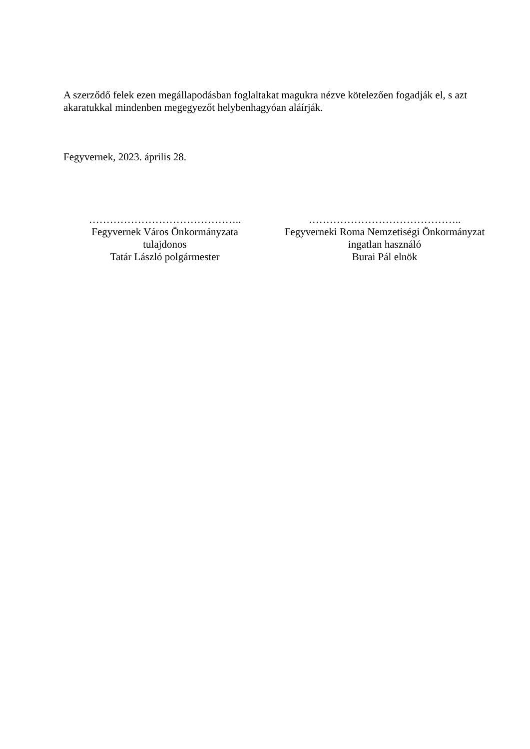A szerződő felek ezen megállapodásban foglaltakat magukra nézve kötelezően fogadják el, s azt akaratukkal mindenben megegyezőt helybenhagyóan aláírják.
Fegyvernek, 2023. április 28.
……………………………………..
Fegyvernek Város Önkormányzata
tulajdonos
Tatár László polgármester
……………………………………..
Fegyverneki Roma Nemzetiségi Önkormányzat
ingatlan használó
Burai Pál elnök